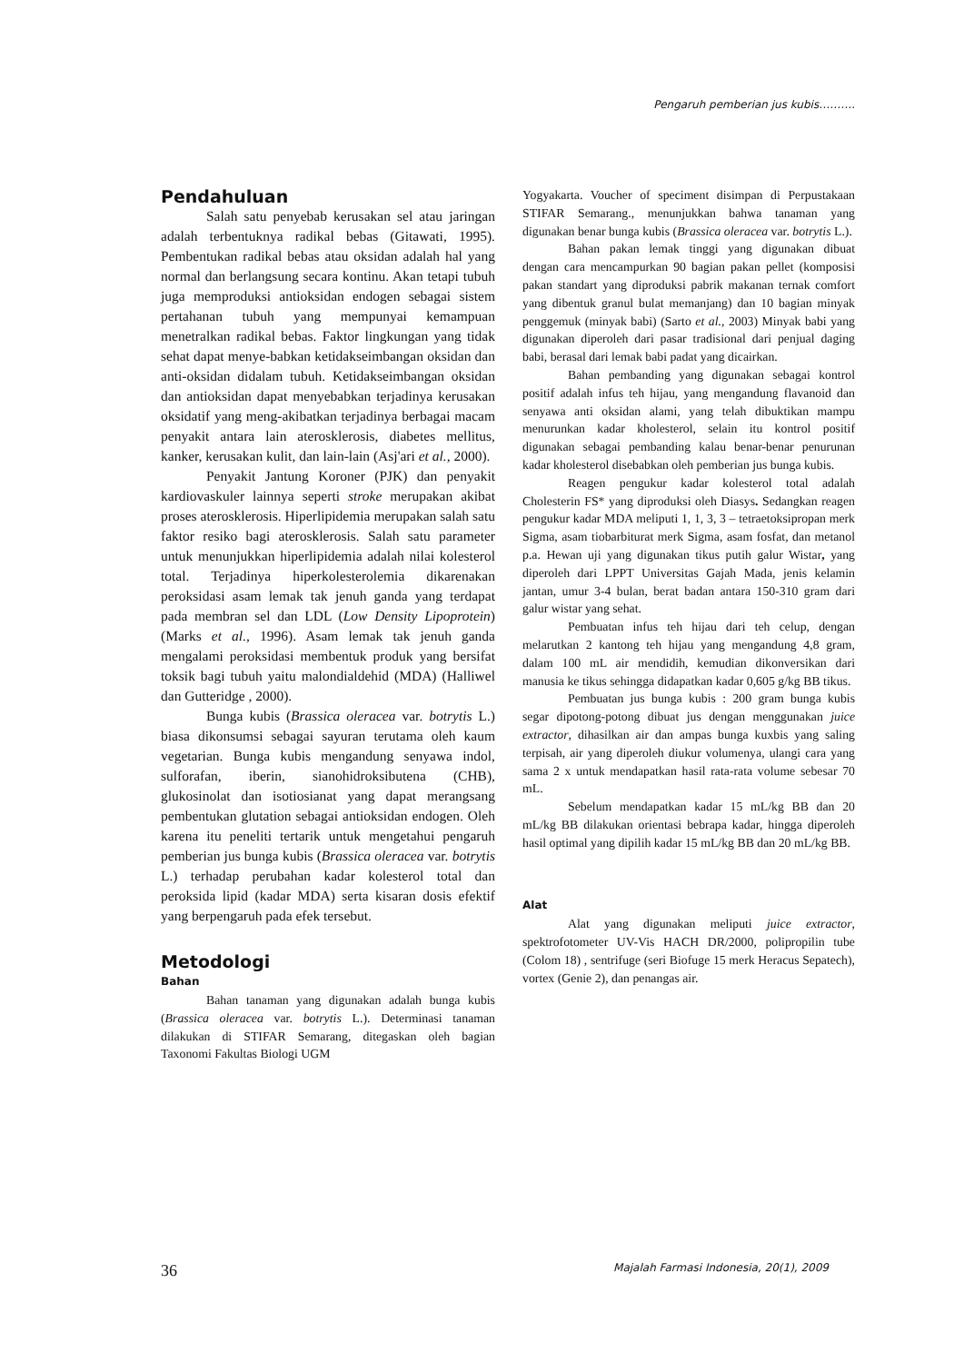Pengaruh pemberian jus kubis……….
Pendahuluan
Salah satu penyebab kerusakan sel atau jaringan adalah terbentuknya radikal bebas (Gitawati, 1995). Pembentukan radikal bebas atau oksidan adalah hal yang normal dan berlangsung secara kontinu. Akan tetapi tubuh juga memproduksi antioksidan endogen sebagai sistem pertahanan tubuh yang mempunyai kemampuan menetralkan radikal bebas. Faktor lingkungan yang tidak sehat dapat menye-babkan ketidakseimbangan oksidan dan anti-oksidan didalam tubuh. Ketidakseimbangan oksidan dan antioksidan dapat menyebabkan terjadinya kerusakan oksidatif yang meng-akibatkan terjadinya berbagai macam penyakit antara lain aterosklerosis, diabetes mellitus, kanker, kerusakan kulit, dan lain-lain (Asj'ari et al., 2000).
Penyakit Jantung Koroner (PJK) dan penyakit kardiovaskuler lainnya seperti stroke merupakan akibat proses aterosklerosis. Hiperlipidemia merupakan salah satu faktor resiko bagi aterosklerosis. Salah satu parameter untuk menunjukkan hiperlipidemia adalah nilai kolesterol total. Terjadinya hiperkolesterolemia dikarenakan peroksidasi asam lemak tak jenuh ganda yang terdapat pada membran sel dan LDL (Low Density Lipoprotein) (Marks et al., 1996). Asam lemak tak jenuh ganda mengalami peroksidasi membentuk produk yang bersifat toksik bagi tubuh yaitu malondialdehid (MDA) (Halliwel dan Gutteridge , 2000).
Bunga kubis (Brassica oleracea var. botrytis L.) biasa dikonsumsi sebagai sayuran terutama oleh kaum vegetarian. Bunga kubis mengandung senyawa indol, sulforafan, iberin, sianohidroksibutena (CHB), glukosinolat dan isotiosianat yang dapat merangsang pembentukan glutation sebagai antioksidan endogen. Oleh karena itu peneliti tertarik untuk mengetahui pengaruh pemberian jus bunga kubis (Brassica oleracea var. botrytis L.) terhadap perubahan kadar kolesterol total dan peroksida lipid (kadar MDA) serta kisaran dosis efektif yang berpengaruh pada efek tersebut.
Metodologi
Bahan
Bahan tanaman yang digunakan adalah bunga kubis (Brassica oleracea var. botrytis L.). Determinasi tanaman dilakukan di STIFAR Semarang, ditegaskan oleh bagian Taxonomi Fakultas Biologi UGM
Yogyakarta. Voucher of speciment disimpan di Perpustakaan STIFAR Semarang., menunjukkan bahwa tanaman yang digunakan benar bunga kubis (Brassica oleracea var. botrytis L.).
Bahan pakan lemak tinggi yang digunakan dibuat dengan cara mencampurkan 90 bagian pakan pellet (komposisi pakan standart yang diproduksi pabrik makanan ternak comfort yang dibentuk granul bulat memanjang) dan 10 bagian minyak penggemuk (minyak babi) (Sarto et al., 2003) Minyak babi yang digunakan diperoleh dari pasar tradisional dari penjual daging babi, berasal dari lemak babi padat yang dicairkan.
Bahan pembanding yang digunakan sebagai kontrol positif adalah infus teh hijau, yang mengandung flavanoid dan senyawa anti oksidan alami, yang telah dibuktikan mampu menurunkan kadar kholesterol, selain itu kontrol positif digunakan sebagai pembanding kalau benar-benar penurunan kadar kholesterol disebabkan oleh pemberian jus bunga kubis.
Reagen pengukur kadar kolesterol total adalah Cholesterin FS* yang diproduksi oleh Diasys. Sedangkan reagen pengukur kadar MDA meliputi 1, 1, 3, 3 – tetraetoksipropan merk Sigma, asam tiobarbiturat merk Sigma, asam fosfat, dan metanol p.a. Hewan uji yang digunakan tikus putih galur Wistar, yang diperoleh dari LPPT Universitas Gajah Mada, jenis kelamin jantan, umur 3-4 bulan, berat badan antara 150-310 gram dari galur wistar yang sehat.
Pembuatan infus teh hijau dari teh celup, dengan melarutkan 2 kantong teh hijau yang mengandung 4,8 gram, dalam 100 mL air mendidih, kemudian dikonversikan dari manusia ke tikus sehingga didapatkan kadar 0,605 g/kg BB tikus.
Pembuatan jus bunga kubis : 200 gram bunga kubis segar dipotong-potong dibuat jus dengan menggunakan juice extractor, dihasilkan air dan ampas bunga kuxbis yang saling terpisah, air yang diperoleh diukur volumenya, ulangi cara yang sama 2 x untuk mendapatkan hasil rata-rata volume sebesar 70 mL.
Sebelum mendapatkan kadar 15 mL/kg BB dan 20 mL/kg BB dilakukan orientasi bebrapa kadar, hingga diperoleh hasil optimal yang dipilih kadar 15 mL/kg BB dan 20 mL/kg BB.
Alat
Alat yang digunakan meliputi juice extractor, spektrofotometer UV-Vis HACH DR/2000, polipropilin tube (Colom 18) , sentrifuge (seri Biofuge 15 merk Heracus Sepatech), vortex (Genie 2), dan penangas air.
36 Majalah Farmasi Indonesia, 20(1), 2009